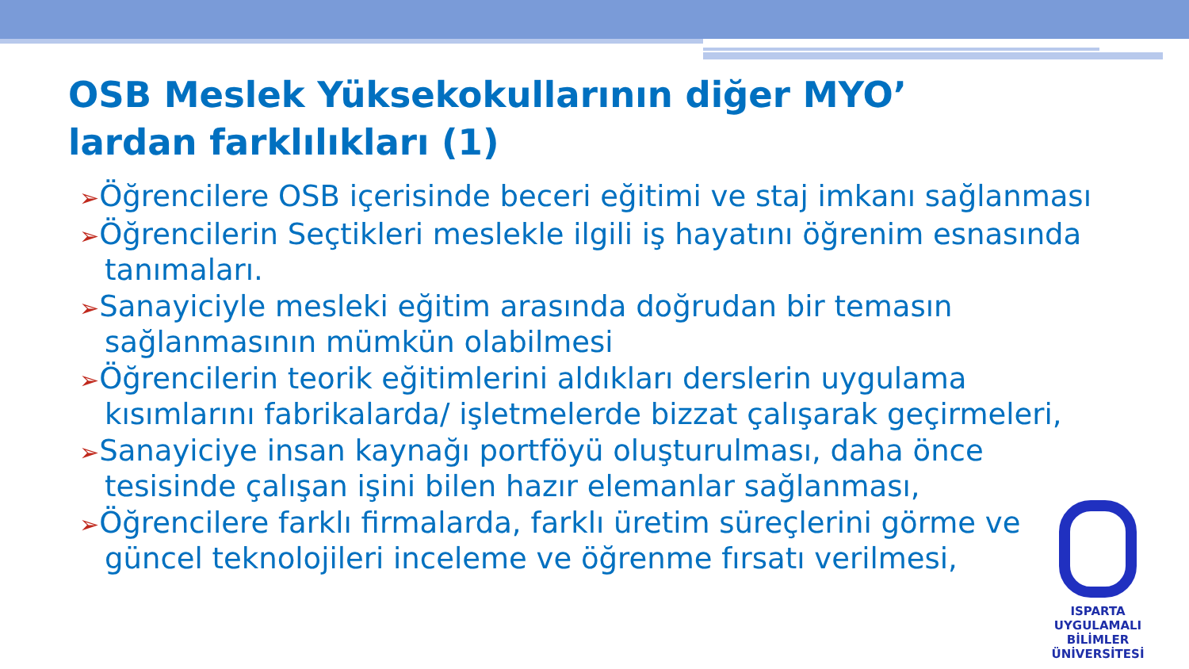OSB Meslek Yüksekokullarının diğer MYO’ lardan farklılıkları (1)
➢Öğrencilere OSB içerisinde beceri eğitimi ve staj imkanı sağlanması
➢Öğrencilerin Seçtikleri meslekle ilgili iş hayatını öğrenim esnasında tanımaları.
➢Sanayiciyle mesleki eğitim arasında doğrudan bir temasın sağlanmasının mümkün olabilmesi
➢Öğrencilerin teorik eğitimlerini aldıkları derslerin uygulama kısımlarını fabrikalarda/ işletmelerde bizzat çalışarak geçirmeleri,
➢Sanayiciye insan kaynağı portföyü oluşturulması, daha önce tesisinde çalışan işini bilen hazır elemanlar sağlanması,
➢Öğrencilere farklı firmalarda, farklı üretim süreçlerini görme ve güncel teknolojileri inceleme ve öğrenme fırsatı verilmesi,
ISPARTA
UYGULAMALI BİLİMLER
ÜNİVERSİTESİ